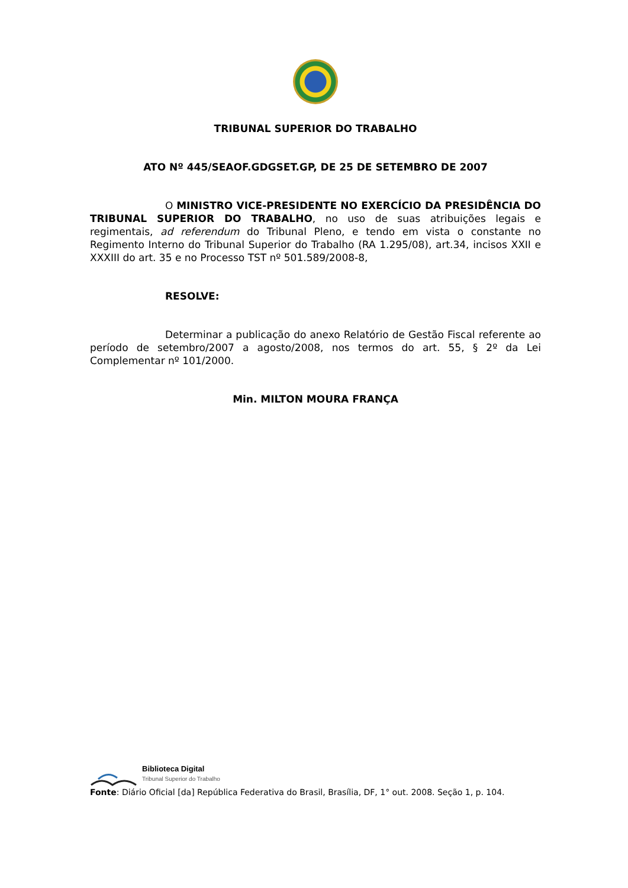TRIBUNAL SUPERIOR DO TRABALHO
ATO Nº 445/SEAOF.GDGSET.GP, DE 25 DE SETEMBRO DE 2007
O MINISTRO VICE-PRESIDENTE NO EXERCÍCIO DA PRESIDÊNCIA DO TRIBUNAL SUPERIOR DO TRABALHO, no uso de suas atribuições legais e regimentais, ad referendum do Tribunal Pleno, e tendo em vista o constante no Regimento Interno do Tribunal Superior do Trabalho (RA 1.295/08), art.34, incisos XXII e XXXIII do art. 35 e no Processo TST nº 501.589/2008-8,
RESOLVE:
Determinar a publicação do anexo Relatório de Gestão Fiscal referente ao período de setembro/2007 a agosto/2008, nos termos do art. 55, § 2º da Lei Complementar nº 101/2000.
Min. MILTON MOURA FRANÇA
Biblioteca Digital
Tribunal Superior do Trabalho
Fonte: Diário Oficial [da] República Federativa do Brasil, Brasília, DF, 1° out. 2008. Seção 1, p. 104.